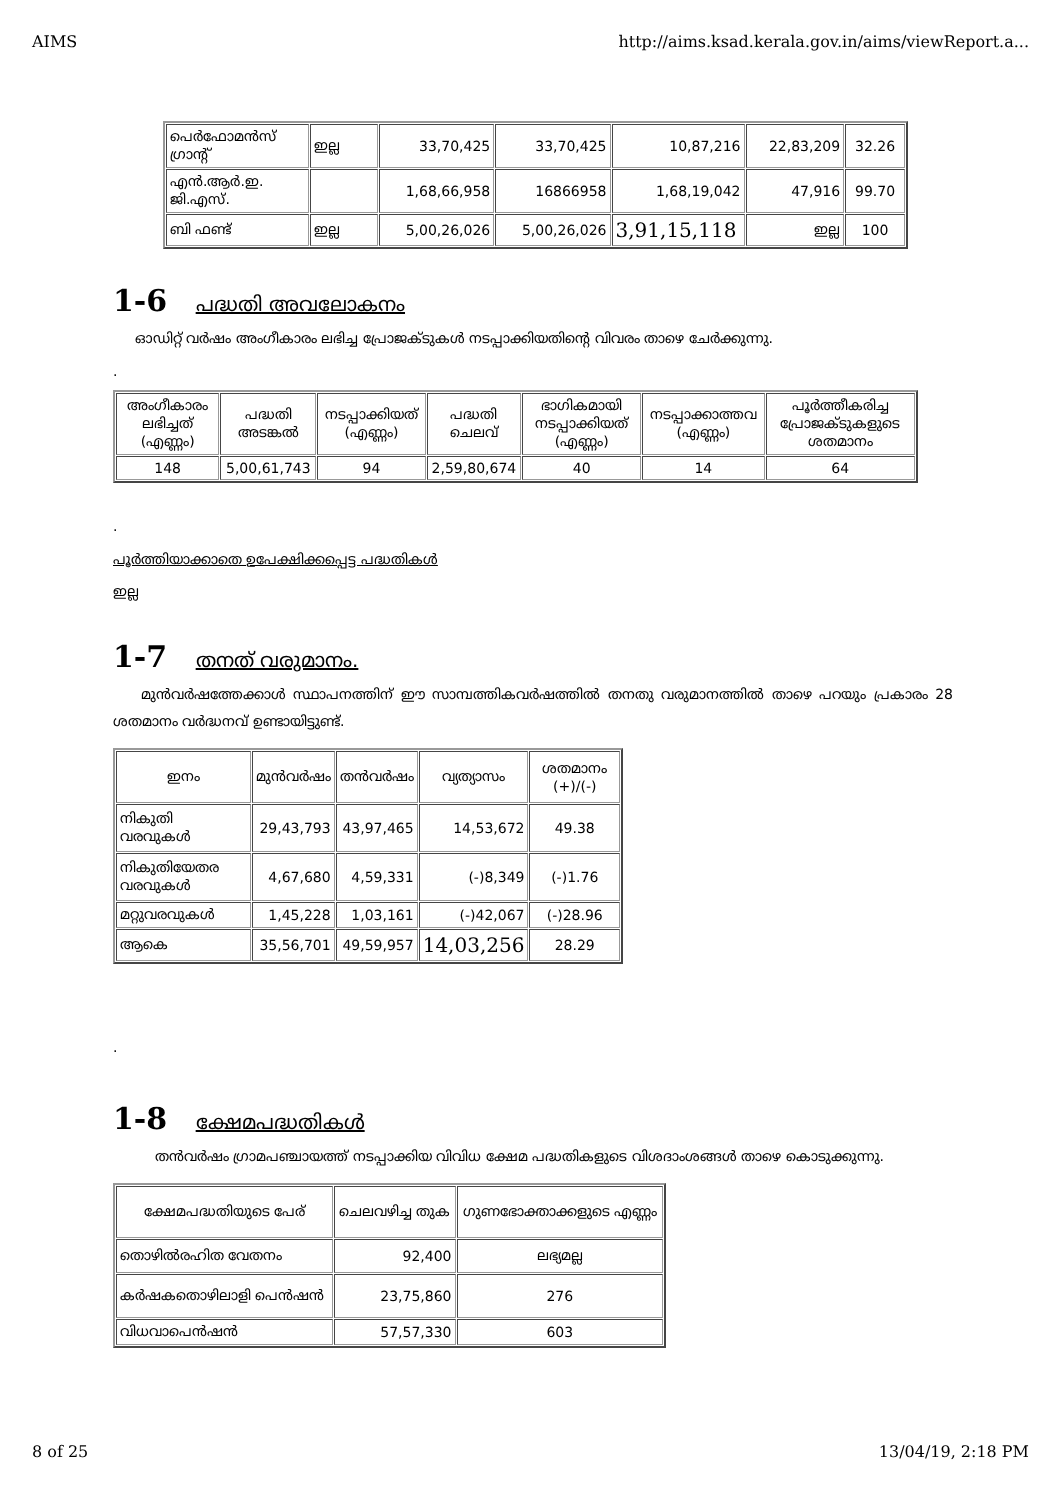AIMS http://aims.ksad.kerala.gov.in/aims/viewReport.a...
| പെർഫോമൻസ് ഗ്രാന്റ് | ഇല്ല | 33,70,425 | 33,70,425 | 10,87,216 | 22,83,209 | 32.26 |
| എൻ.ആർ.ഇ. ജി.എസ്. | | 1,68,66,958 | 16866958 | 1,68,19,042 | 47,916 | 99.70 |
| ബി ഫണ്ട് | ഇല്ല | 5,00,26,026 | 5,00,26,026 | 3,91,15,118 | ഇല്ല | 100 |
1-6 പദ്ധതി അവലോകനം
ഓഡിറ്റ് വർഷം അംഗീകാരം ലഭിച്ച പ്രോജക്ടുകൾ നടപ്പാക്കിയതിന്റെ വിവരം താഴെ ചേർക്കുന്നു.
.
| അംഗീകാരം ലഭിച്ചത് (എണ്ണം) | പദ്ധതി അടങ്കൽ | നടപ്പാക്കിയത് (എണ്ണം) | പദ്ധതി ചെലവ് | ഭാഗികമായി നടപ്പാക്കിയത് (എണ്ണം) | നടപ്പാക്കാത്തവ (എണ്ണം) | പൂർത്തീകരിച്ച പ്രോജക്ടുകളുടെ ശതമാനം |
| --- | --- | --- | --- | --- | --- | --- |
| 148 | 5,00,61,743 | 94 | 2,59,80,674 | 40 | 14 | 64 |
.
പൂർത്തിയാക്കാതെ ഉപേക്ഷിക്കപ്പെട്ട പദ്ധതികൾ
ഇല്ല
1-7 തനത് വരുമാനം.
മുൻവർഷത്തേക്കാൾ സ്ഥാപനത്തിന് ഈ സാമ്പത്തികവർഷത്തിൽ തനതു വരുമാനത്തിൽ താഴെ പറയും പ്രകാരം 28 ശതമാനം വർദ്ധനവ് ഉണ്ടായിട്ടുണ്ട്.
| ഇനം | മുൻവർഷം | തൻവർഷം | വ്യത്യാസം | ശതമാനം (+)/(-) |
| --- | --- | --- | --- | --- |
| നികുതി വരവുകൾ | 29,43,793 | 43,97,465 | 14,53,672 | 49.38 |
| നികുതിയേതര വരവുകൾ | 4,67,680 | 4,59,331 | (-)8,349 | (-)1.76 |
| മറ്റുവരവുകൾ | 1,45,228 | 1,03,161 | (-)42,067 | (-)28.96 |
| ആകെ | 35,56,701 | 49,59,957 | 14,03,256 | 28.29 |
.
1-8 ക്ഷേമപദ്ധതികൾ
തൻവർഷം ഗ്രാമപഞ്ചായത്ത് നടപ്പാക്കിയ വിവിധ ക്ഷേമ പദ്ധതികളുടെ വിശദാംശങ്ങൾ താഴെ കൊടുക്കുന്നു.
| ക്ഷേമപദ്ധതിയുടെ പേര് | ചെലവഴിച്ച തുക | ഗുണഭോക്താക്കളുടെ എണ്ണം |
| --- | --- | --- |
| തൊഴിൽരഹിത വേതനം | 92,400 | ലഭ്യമല്ല |
| കർഷകതൊഴിലാളി പെൻഷൻ | 23,75,860 | 276 |
| വിധവാപെൻഷൻ | 57,57,330 | 603 |
8 of 25 13/04/19, 2:18 PM